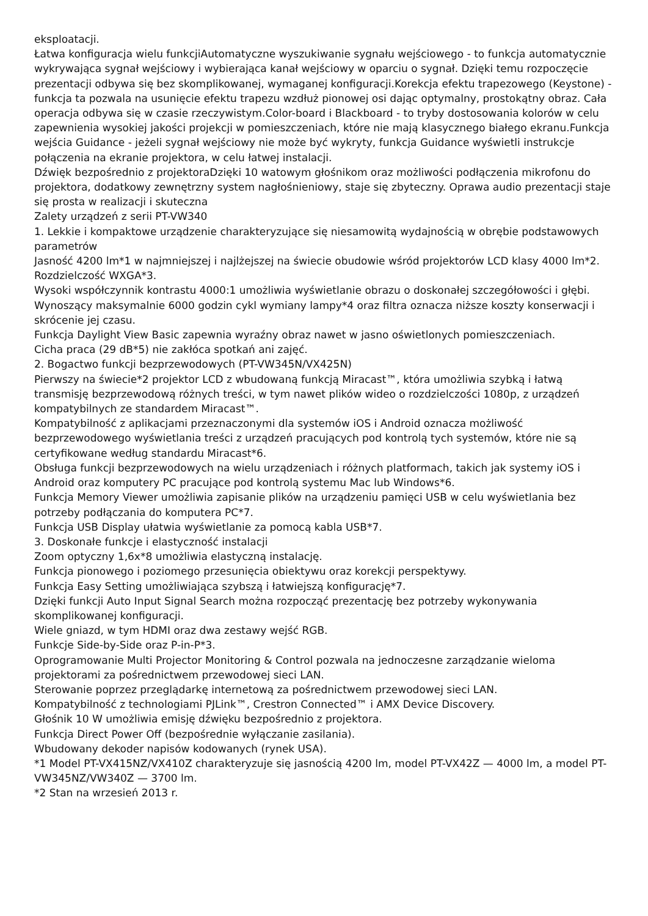eksploatacji.
Łatwa konfiguracja wielu funkcjiAutomatyczne wyszukiwanie sygnału wejściowego - to funkcja automatycznie wykrywająca sygnał wejściowy i wybierająca kanał wejściowy w oparciu o sygnał. Dzięki temu rozpoczęcie prezentacji odbywa się bez skomplikowanej, wymaganej konfiguracji.Korekcja efektu trapezowego (Keystone) - funkcja ta pozwala na usunięcie efektu trapezu wzdłuż pionowej osi dając optymalny, prostokątny obraz. Cała operacja odbywa się w czasie rzeczywistym.Color-board i Blackboard - to tryby dostosowania kolorów w celu zapewnienia wysokiej jakości projekcji w pomieszczeniach, które nie mają klasycznego białego ekranu.Funkcja wejścia Guidance - jeżeli sygnał wejściowy nie może być wykryty, funkcja Guidance wyświetli instrukcje połączenia na ekranie projektora, w celu łatwej instalacji.
Dźwięk bezpośrednio z projektoraDzięki 10 watowym głośnikom oraz możliwości podłączenia mikrofonu do projektora, dodatkowy zewnętrzny system nagłośnieniowy, staje się zbyteczny. Oprawa audio prezentacji staje się prosta w realizacji i skuteczna
Zalety urządzeń z serii PT-VW340
1. Lekkie i kompaktowe urządzenie charakteryzujące się niesamowitą wydajnością w obrębie podstawowych parametrów
Jasność 4200 lm*1 w najmniejszej i najlżejszej na świecie obudowie wśród projektorów LCD klasy 4000 lm*2.
Rozdzielczość WXGA*3.
Wysoki współczynnik kontrastu 4000:1 umożliwia wyświetlanie obrazu o doskonałej szczegółowości i głębi.
Wynoszący maksymalnie 6000 godzin cykl wymiany lampy*4 oraz filtra oznacza niższe koszty konserwacji i skrócenie jej czasu.
Funkcja Daylight View Basic zapewnia wyraźny obraz nawet w jasno oświetlonych pomieszczeniach.
Cicha praca (29 dB*5) nie zakłóca spotkań ani zajęć.
2. Bogactwo funkcji bezprzewodowych (PT-VW345N/VX425N)
Pierwszy na świecie*2 projektor LCD z wbudowaną funkcją Miracast™, która umożliwia szybką i łatwą transmisję bezprzewodową różnych treści, w tym nawet plików wideo o rozdzielczości 1080p, z urządzeń kompatybilnych ze standardem Miracast™.
Kompatybilność z aplikacjami przeznaczonymi dla systemów iOS i Android oznacza możliwość bezprzewodowego wyświetlania treści z urządzeń pracujących pod kontrolą tych systemów, które nie są certyfikowane według standardu Miracast*6.
Obsługa funkcji bezprzewodowych na wielu urządzeniach i różnych platformach, takich jak systemy iOS i Android oraz komputery PC pracujące pod kontrolą systemu Mac lub Windows*6.
Funkcja Memory Viewer umożliwia zapisanie plików na urządzeniu pamięci USB w celu wyświetlania bez potrzeby podłączania do komputera PC*7.
Funkcja USB Display ułatwia wyświetlanie za pomocą kabla USB*7.
3. Doskonałe funkcje i elastyczność instalacji
Zoom optyczny 1,6x*8 umożliwia elastyczną instalację.
Funkcja pionowego i poziomego przesunięcia obiektywu oraz korekcji perspektywy.
Funkcja Easy Setting umożliwiająca szybszą i łatwiejszą konfigurację*7.
Dzięki funkcji Auto Input Signal Search można rozpocząć prezentację bez potrzeby wykonywania skomplikowanej konfiguracji.
Wiele gniazd, w tym HDMI oraz dwa zestawy wejść RGB.
Funkcje Side-by-Side oraz P-in-P*3.
Oprogramowanie Multi Projector Monitoring & Control pozwala na jednoczesne zarządzanie wieloma projektorami za pośrednictwem przewodowej sieci LAN.
Sterowanie poprzez przeglądarkę internetową za pośrednictwem przewodowej sieci LAN.
Kompatybilność z technologiami PJLink™, Crestron Connected™ i AMX Device Discovery.
Głośnik 10 W umożliwia emisję dźwięku bezpośrednio z projektora.
Funkcja Direct Power Off (bezpośrednie wyłączanie zasilania).
Wbudowany dekoder napisów kodowanych (rynek USA).
*1 Model PT-VX415NZ/VX410Z charakteryzuje się jasnością 4200 lm, model PT-VX42Z — 4000 lm, a model PT-VW345NZ/VW340Z — 3700 lm.
*2 Stan na wrzesień 2013 r.